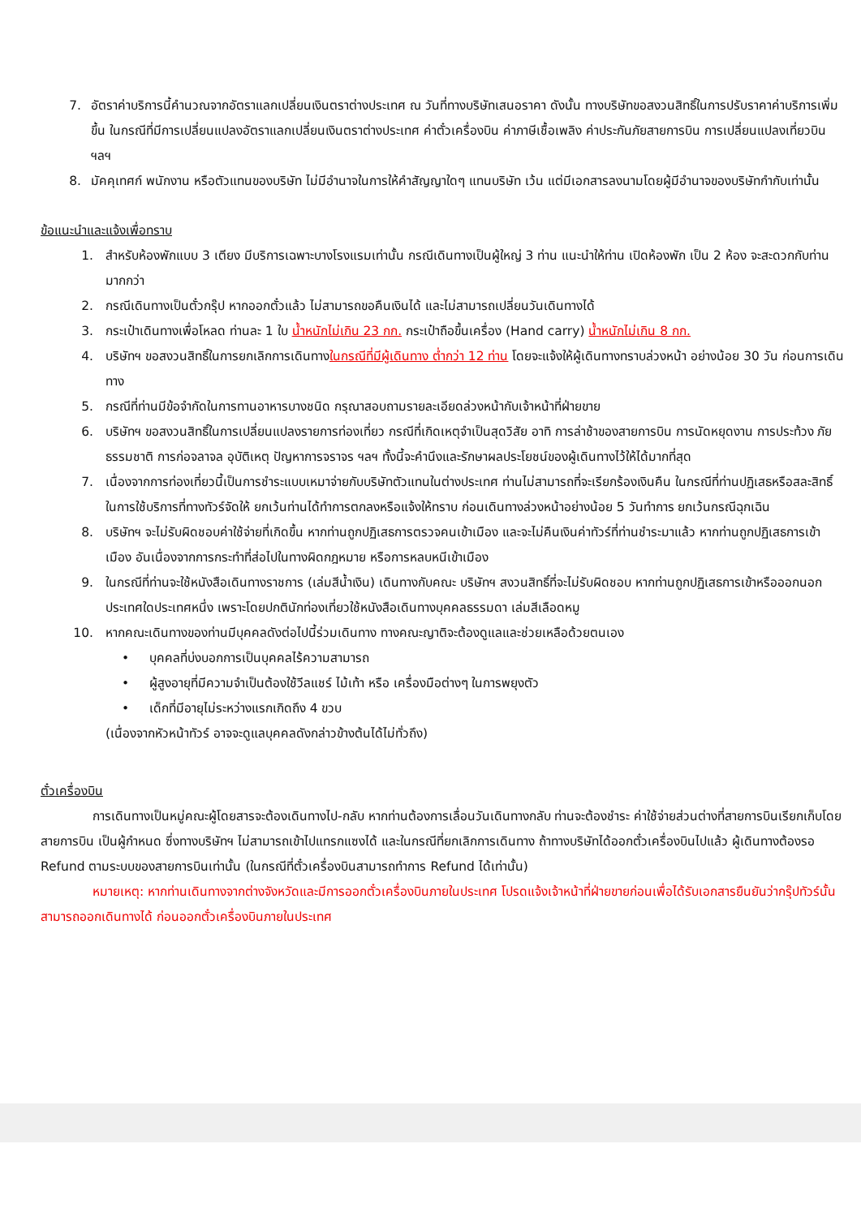7. อัตราค่าบริการนี้คำนวณจากอัตราแลกเปลี่ยนเงินตราต่างประเทศ ณ วันที่ทางบริษัทเสนอราคา ดังนั้น ทางบริษัทขอสงวนสิทธิ์ในการปรับราคาค่าบริการเพิ่มขึ้น ในกรณีที่มีการเปลี่ยนแปลงอัตราแลกเปลี่ยนเงินตราต่างประเทศ ค่าตั๋วเครื่องบิน ค่าภาษีเชื้อเพลิง ค่าประกันภัยสายการบิน การเปลี่ยนแปลงเที่ยวบิน ฯลฯ
8. มัคคุเทศก์ พนักงาน หรือตัวแทนของบริษัท ไม่มีอำนาจในการให้คำสัญญาใดๆ แทนบริษัท เว้น แต่มีเอกสารลงนามโดยผู้มีอำนาจของบริษัทกำกับเท่านั้น
ข้อแนะนำและแจ้งเพื่อทราบ
1. สำหรับห้องพักแบบ 3 เตียง มีบริการเฉพาะบางโรงแรมเท่านั้น กรณีเดินทางเป็นผู้ใหญ่ 3 ท่าน แนะนำให้ท่าน เปิดห้องพัก เป็น 2 ห้อง จะสะดวกกับท่านมากกว่า
2. กรณีเดินทางเป็นตั๋วกรุ๊ป หากออกตั๋วแล้ว ไม่สามารถขอคืนเงินได้ และไม่สามารถเปลี่ยนวันเดินทางได้
3. กระเป๋าเดินทางเพื่อโหลด ท่านละ 1 ใบ น้ำหนักไม่เกิน 23 กก. กระเป๋าถือขึ้นเครื่อง (Hand carry) น้ำหนักไม่เกิน 8 กก.
4. บริษัทฯ ขอสงวนสิทธิ์ในการยกเลิกการเดินทางในกรณีที่มีผู้เดินทาง ต่ำกว่า 12 ท่าน โดยจะแจ้งให้ผู้เดินทางทราบล่วงหน้า อย่างน้อย 30 วัน ก่อนการเดินทาง
5. กรณีที่ท่านมีข้อจำกัดในการทานอาหารบางชนิด กรุณาสอบถามรายละเอียดล่วงหน้ากับเจ้าหน้าที่ฝ่ายขาย
6. บริษัทฯ ขอสงวนสิทธิ์ในการเปลี่ยนแปลงรายการท่องเที่ยว กรณีที่เกิดเหตุจำเป็นสุดวิสัย อาทิ การล่าช้าของสายการบิน การนัดหยุดงาน การประท้วง ภัยธรรมชาติ การก่อจลาจล อุบัติเหตุ ปัญหาการจราจร ฯลฯ ทั้งนี้จะคำนึงและรักษาผลประโยชน์ของผู้เดินทางไว้ให้ได้มากที่สุด
7. เนื่องจากการท่องเที่ยวนี้เป็นการชำระแบบเหมาจ่ายกับบริษัทตัวแทนในต่างประเทศ ท่านไม่สามารถที่จะเรียกร้องเงินคืน ในกรณีที่ท่านปฏิเสธหรือสละสิทธิ์ ในการใช้บริการที่ทางทัวร์จัดให้ ยกเว้นท่านได้ทำการตกลงหรือแจ้งให้ทราบ ก่อนเดินทางล่วงหน้าอย่างน้อย 5 วันทำการ ยกเว้นกรณีฉุกเฉิน
8. บริษัทฯ จะไม่รับผิดชอบค่าใช้จ่ายที่เกิดขึ้น หากท่านถูกปฏิเสธการตรวจคนเข้าเมือง และจะไม่คืนเงินค่าทัวร์ที่ท่านชำระมาแล้ว หากท่านถูกปฏิเสธการเข้าเมือง อันเนื่องจากการกระทำที่ส่อไปในทางผิดกฎหมาย หรือการหลบหนีเข้าเมือง
9. ในกรณีที่ท่านจะใช้หนังสือเดินทางราชการ (เล่มสีน้ำเงิน) เดินทางกับคณะ บริษัทฯ สงวนสิทธิ์ที่จะไม่รับผิดชอบ หากท่านถูกปฏิเสธการเข้าหรือออกนอกประเทศใดประเทศหนึ่ง เพราะโดยปกตินักท่องเที่ยวใช้หนังสือเดินทางบุคคลธรรมดา เล่มสีเลือดหมู
10. หากคณะเดินทางของท่านมีบุคคลดังต่อไปนี้ร่วมเดินทาง ทางคณะญาติจะต้องดูแลและช่วยเหลือด้วยตนเอง
• บุคคลที่บ่งบอกการเป็นบุคคลไร้ความสามารถ
• ผู้สูงอายุที่มีความจำเป็นต้องใช้วีลแชร์ ไม้เท้า หรือ เครื่องมือต่างๆ ในการพยุงตัว
• เด็กที่มีอายุไม่ระหว่างแรกเกิดถึง 4 ขวบ
(เนื่องจากหัวหน้าทัวร์ อาจจะดูแลบุคคลดังกล่าวข้างต้นได้ไม่ทั่วถึง)
ตั๋วเครื่องบิน
การเดินทางเป็นหมู่คณะผู้โดยสารจะต้องเดินทางไป-กลับ หากท่านต้องการเลื่อนวันเดินทางกลับ ท่านจะต้องชำระ ค่าใช้จ่ายส่วนต่างที่สายการบินเรียกเก็บโดยสายการบิน เป็นผู้กำหนด ซึ่งทางบริษัทฯ ไม่สามารถเข้าไปแทรกแซงได้ และในกรณีที่ยกเลิกการเดินทาง ถ้าทางบริษัทได้ออกตั๋วเครื่องบินไปแล้ว ผู้เดินทางต้องรอ Refund ตามระบบของสายการบินเท่านั้น (ในกรณีที่ตั๋วเครื่องบินสามารถทำการ Refund ได้เท่านั้น)
หมายเหตุ: หากท่านเดินทางจากต่างจังหวัดและมีการออกตั๋วเครื่องบินภายในประเทศ โปรดแจ้งเจ้าหน้าที่ฝ่ายขายก่อนเพื่อได้รับเอกสารยืนยันว่ากรุ๊ปทัวร์นั้น สามารถออกเดินทางได้ ก่อนออกตั๋วเครื่องบินภายในประเทศ